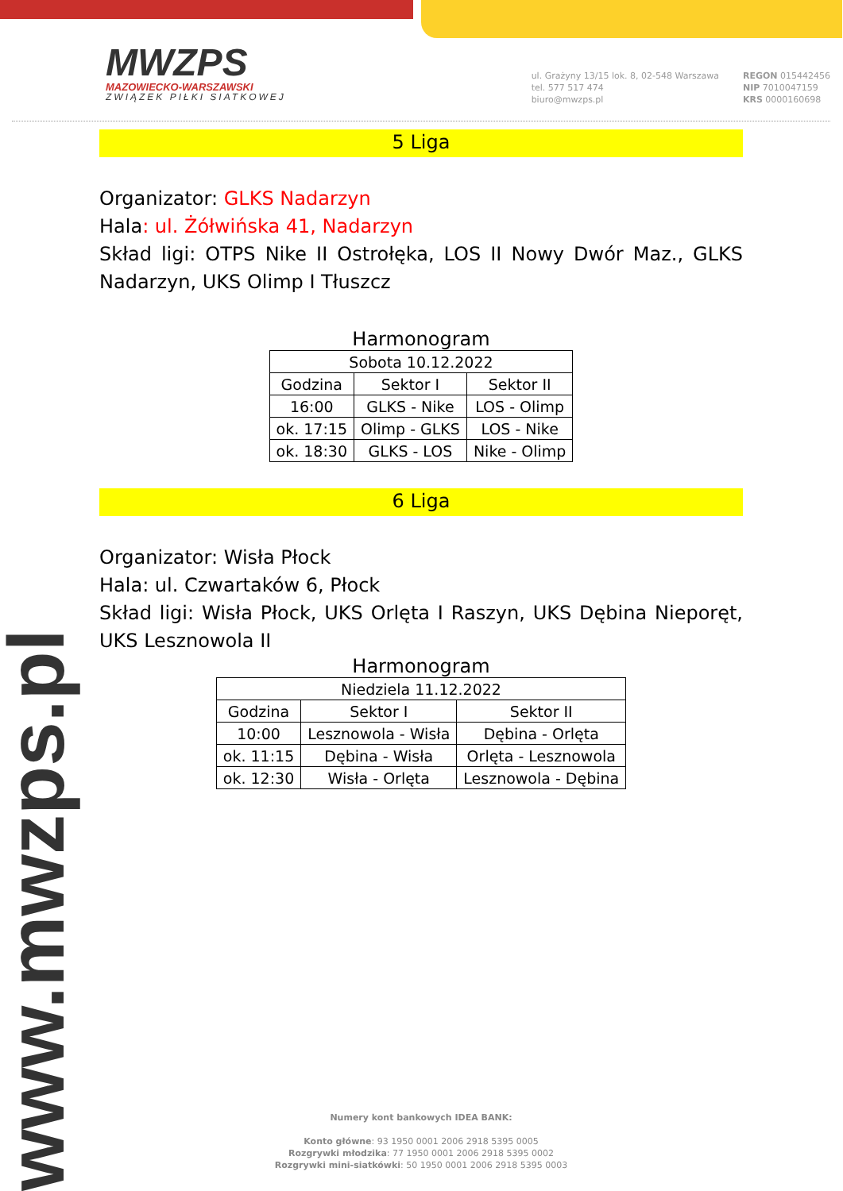MWZPS
MAZOWIECKO-WARSZAWSKI
ZWIĄZEK PIŁKI SIATKOWEJ
ul. Grażyny 13/15 lok. 8, 02-548 Warszawa
tel. 577 517 474
biuro@mwzps.pl
REGON 015442456
NIP 7010047159
KRS 0000160698
5 Liga
Organizator: GLKS Nadarzyn
Hala: ul. Żółwińska 41, Nadarzyn
Skład ligi: OTPS Nike II Ostrołęka, LOS II Nowy Dwór Maz., GLKS Nadarzyn, UKS Olimp I Tłuszcz
Harmonogram
| Sobota 10.12.2022 | | |
| Godzina | Sektor I | Sektor II |
| 16:00 | GLKS - Nike | LOS - Olimp |
| ok. 17:15 | Olimp - GLKS | LOS - Nike |
| ok. 18:30 | GLKS - LOS | Nike - Olimp |
6 Liga
Organizator: Wisła Płock
Hala: ul. Czwartaków 6, Płock
Skład ligi: Wisła Płock, UKS Orlęta I Raszyn, UKS Dębina Nieporęt, UKS Lesznowola II
Harmonogram
| Niedziela 11.12.2022 | | |
| Godzina | Sektor I | Sektor II |
| 10:00 | Lesznowola - Wisła | Dębina - Orlęta |
| ok. 11:15 | Dębina - Wisła | Orlęta - Lesznowola |
| ok. 12:30 | Wisła - Orlęta | Lesznowola - Dębina |
www.mwzps.pl
Numery kont bankowych IDEA BANK:
Konto główne: 93 1950 0001 2006 2918 5395 0005
Rozgrywki młodzika: 77 1950 0001 2006 2918 5395 0002
Rozgrywki mini-siatkówki: 50 1950 0001 2006 2918 5395 0003